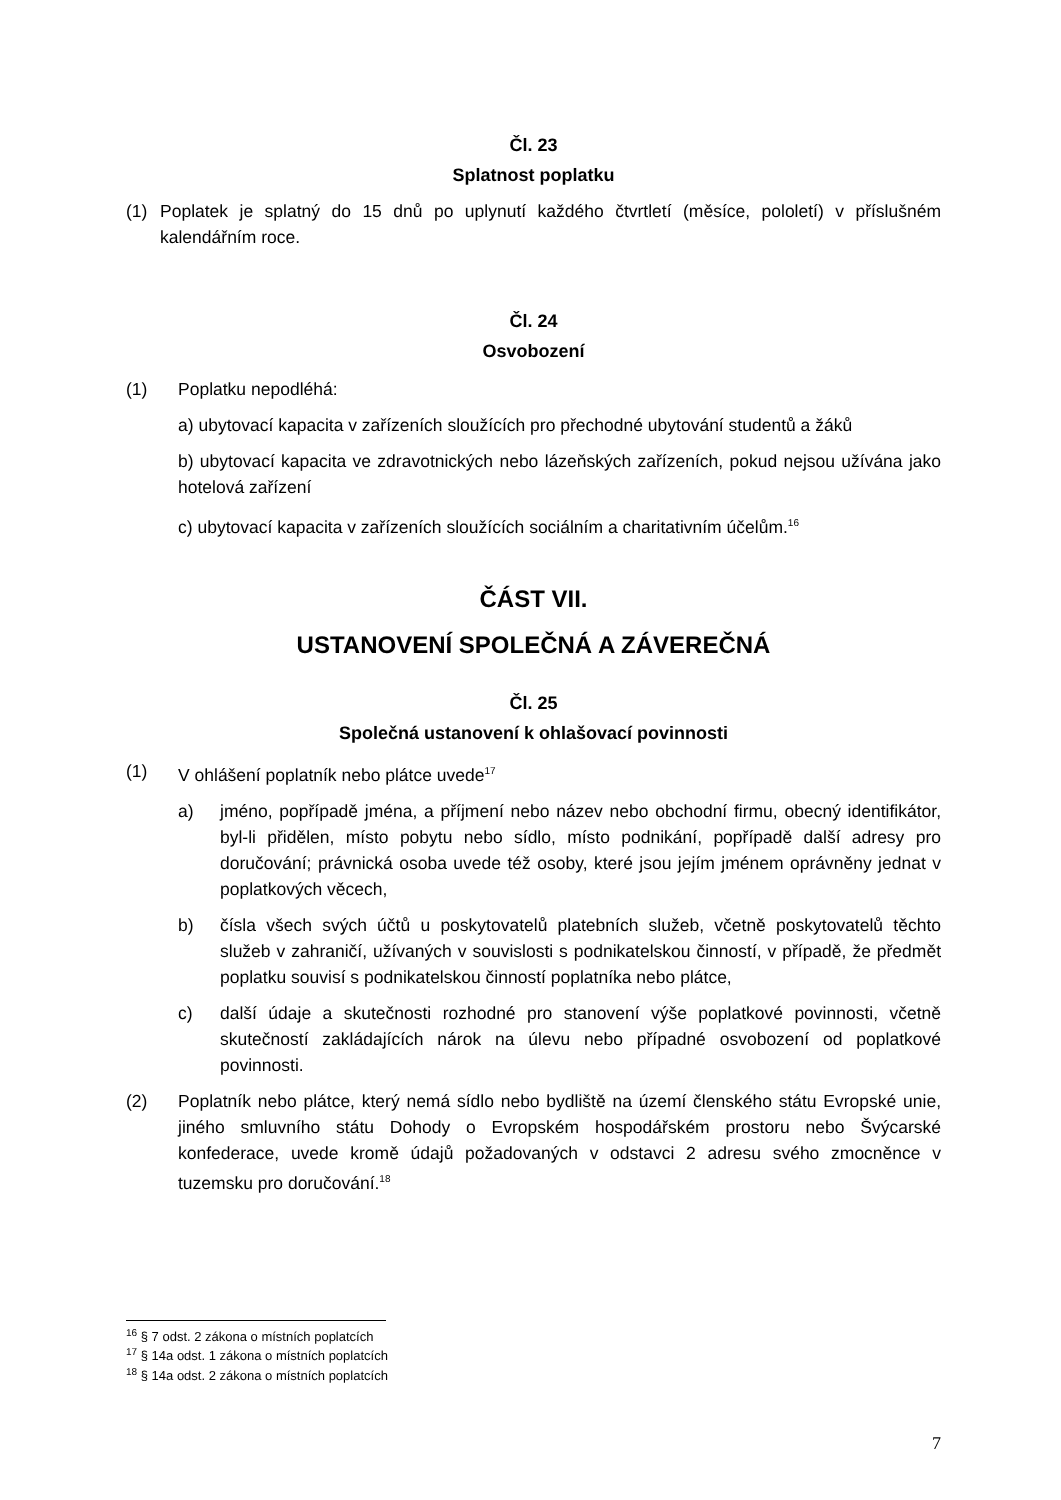Čl. 23
Splatnost poplatku
(1) Poplatek je splatný do 15 dnů po uplynutí každého čtvrtletí (měsíce, pololetí) v příslušném kalendářním roce.
Čl. 24
Osvobození
(1) Poplatku nepodléhá:
a) ubytovací kapacita v zařízeních sloužících pro přechodné ubytování studentů a žáků
b) ubytovací kapacita ve zdravotnických nebo lázeňských zařízeních, pokud nejsou užívána jako hotelová zařízení
c) ubytovací kapacita v zařízeních sloužících sociálním a charitativním účelům.<sup>16</sup>
ČÁST VII.
USTANOVENÍ SPOLEČNÁ A ZÁVEREČNÁ
Čl. 25
Společná ustanovení k ohlašovací povinnosti
(1) V ohlášení poplatník nebo plátce uvede<sup>17</sup>
a) jméno, popřípadě jména, a příjmení nebo název nebo obchodní firmu, obecný identifikátor, byl-li přidělen, místo pobytu nebo sídlo, místo podnikání, popřípadě další adresy pro doručování; právnická osoba uvede též osoby, které jsou jejím jménem oprávněny jednat v poplatkových věcech,
b) čísla všech svých účtů u poskytovatelů platebních služeb, včetně poskytovatelů těchto služeb v zahraničí, užívaných v souvislosti s podnikatelskou činností, v případě, že předmět poplatku souvisí s podnikatelskou činností poplatníka nebo plátce,
c) další údaje a skutečnosti rozhodné pro stanovení výše poplatkové povinnosti, včetně skutečností zakládajících nárok na úlevu nebo případné osvobození od poplatkové povinnosti.
(2) Poplatník nebo plátce, který nemá sídlo nebo bydliště na území členského státu Evropské unie, jiného smluvního státu Dohody o Evropském hospodářském prostoru nebo Švýcarské konfederace, uvede kromě údajů požadovaných v odstavci 2 adresu svého zmocněnce v tuzemsku pro doručování.<sup>18</sup>
<sup>16</sup> § 7 odst. 2 zákona o místních poplatcích
<sup>17</sup> § 14a odst. 1 zákona o místních poplatcích
<sup>18</sup> § 14a odst. 2 zákona o místních poplatcích
7